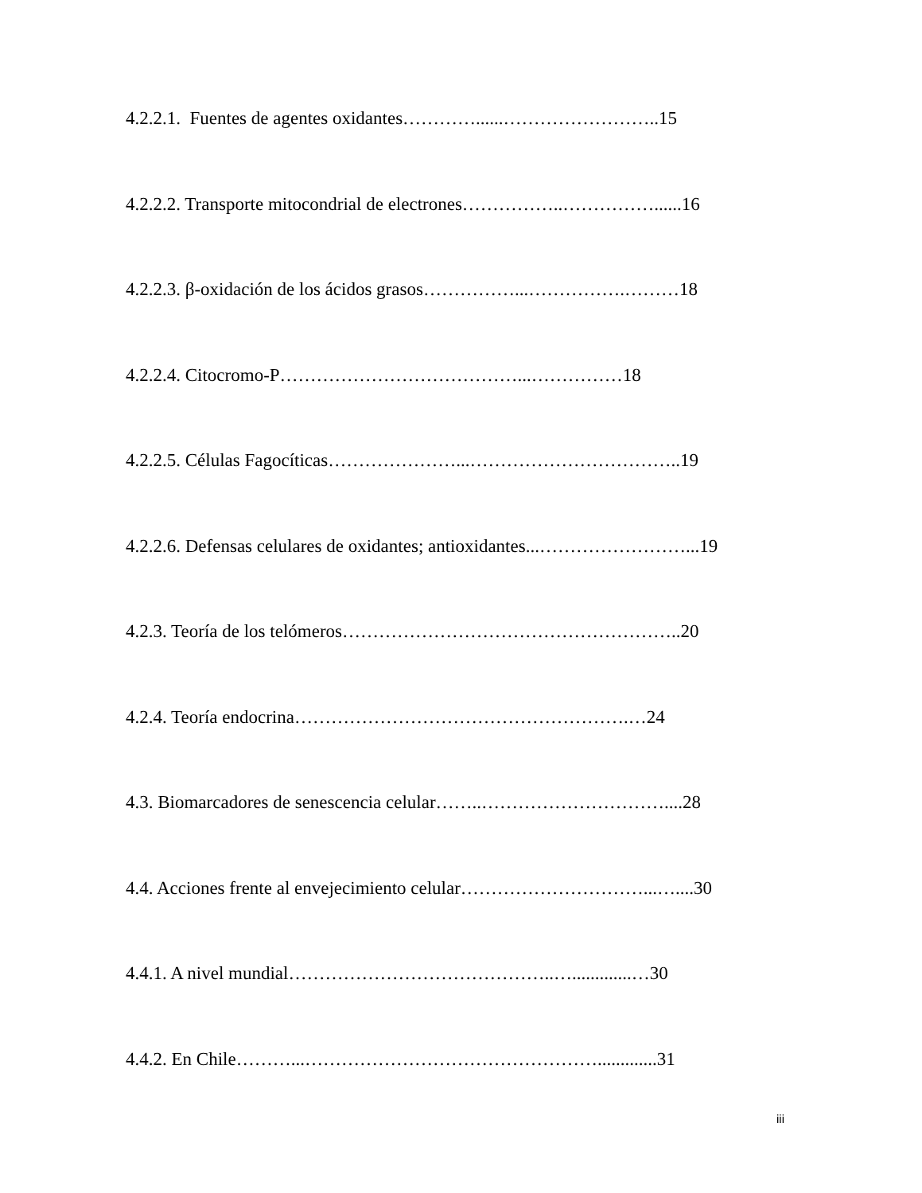4.2.2.1. Fuentes de agentes oxidantes…………......……………………..15
4.2.2.2. Transporte mitocondrial de electrones……………..……………......16
4.2.2.3. β-oxidación de los ácidos grasos……………...…………….………18
4.2.2.4. Citocromo-P…………………………………...……………18
4.2.2.5. Células Fagocíticas…………………...……………………………..19
4.2.2.6. Defensas celulares de oxidantes; antioxidantes...……………………...19
4.2.3. Teoría de los telómeros………………………………………………..20
4.2.4. Teoría endocrina……………………………………………….…24
4.3. Biomarcadores de senescencia celular……..…………………………....28
4.4. Acciones frente al envejecimiento celular…………………………...…....30
4.4.1. A nivel mundial……………………………………..….............…30
4.4.2. En Chile………...………………………………………….............31
iii